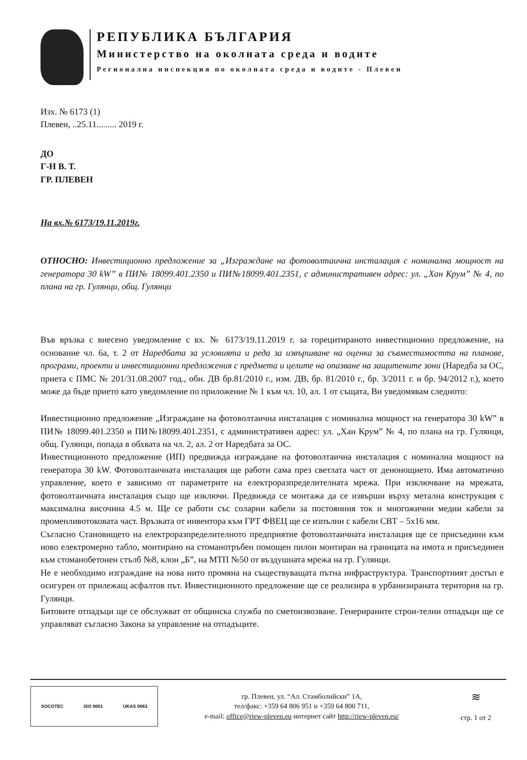РЕПУБЛИКА БЪЛГАРИЯ
Министерство на околната среда и водите
Регионална инспекция по околната среда и водите - Плевен
Изх. № 6173 (1)
Плевен, ..25.11......... 2019 г.
ДО
Г-Н В. Т.
ГР. ПЛЕВЕН
На вх.№ 6173/19.11.2019г.
ОТНОСНО: Инвестиционно предложение за „Изграждане на фотоволтаична инсталация с номинална мощност на генератора 30 kW” в ПИ№ 18099.401.2350 и ПИ№18099.401.2351, с административен адрес: ул. „Хан Крум” № 4, по плана на гр. Гулянци, общ. Гулянци
Във връзка с внесено уведомление с вх. № 6173/19.11.2019 г. за горецитираното инвестиционно предложение, на основание чл. 6а, т. 2 от Наредбата за условията и реда за извършване на оценка за съвместимостта на планове, програми, проекти и инвестиционни предложения с предмета и целите на опазване на защитените зони (Наредба за ОС, приета с ПМС № 201/31.08.2007 год., обн. ДВ бр.81/2010 г., изм. ДВ, бр. 81/2010 г., бр. 3/2011 г. и бр. 94/2012 г.), което може да бъде прието като уведомление по приложение № 1 към чл. 10, ал. 1 от същата, Ви уведомявам следното:
Инвестиционно предложение „Изграждане на фотоволтаична инсталация с номинална мощност на генератора 30 kW” в ПИ№ 18099.401.2350 и ПИ№18099.401.2351, с административен адрес: ул. „Хан Крум” № 4, по плана на гр. Гулянци, общ. Гулянци, попада в обхвата на чл. 2, ал. 2 от Наредбата за ОС.
Инвестиционното предложение (ИП) предвижда изграждане на фотоволтаична инсталация с номинална мощност на генератора 30 kW. Фотоволтаичната инсталация ще работи сама през светлата част от денонощието. Има автоматично управление, което е зависимо от параметрите на електроразпределителната мрежа. При изключване на мрежата, фотоволтаичната инсталация също ще изключи. Предвижда се монтажа да се извърши върху метална конструкция с максимална височина 4.5 м. Ще се работи със соларни кабели за постоянния ток и многожични медни кабели за променливотоковата част. Връзката от инвентора към ГРТ ФВЕЦ ще се изпълни с кабели СВТ – 5х16 мм.
Съгласно Становището на електроразпределителното предприятие фотоволтаичната инсталация ще се присъедини към ново електромерно табло, монтирано на стоманотръбен помощен пилон монтиран на границата на имота и присъединен към стоманобетонен стълб №8, клон „Б”, на МТП №50 от въздушната мрежа на гр. Гулянци.
Не е необходимо изграждане на нова нито промяна на съществуващата пътна инфраструктура. Транспортният достъп е осигурен от прилежащ асфалтов път. Инвестиционното предложение ще се реализира в урбанизираната територия на гр. Гулянци.
Битовите отпадъци ще се обслужват от общинска служба по сметоизвозване. Генерираните строи-телни отпадъци ще се управляват съгласно Закона за управление на отпадъците.
SOCOTEC ISO 9001 UKAS 0063
гр. Плевен, ул. “Ал. Стамболийски” 1А,
тел/факс: +359 64 806 951 и +359 64 800 711,
e-mail: office@riew-pleven.eu интернет сайт http://riew-pleven.eu/
≋
стр. 1 от 2